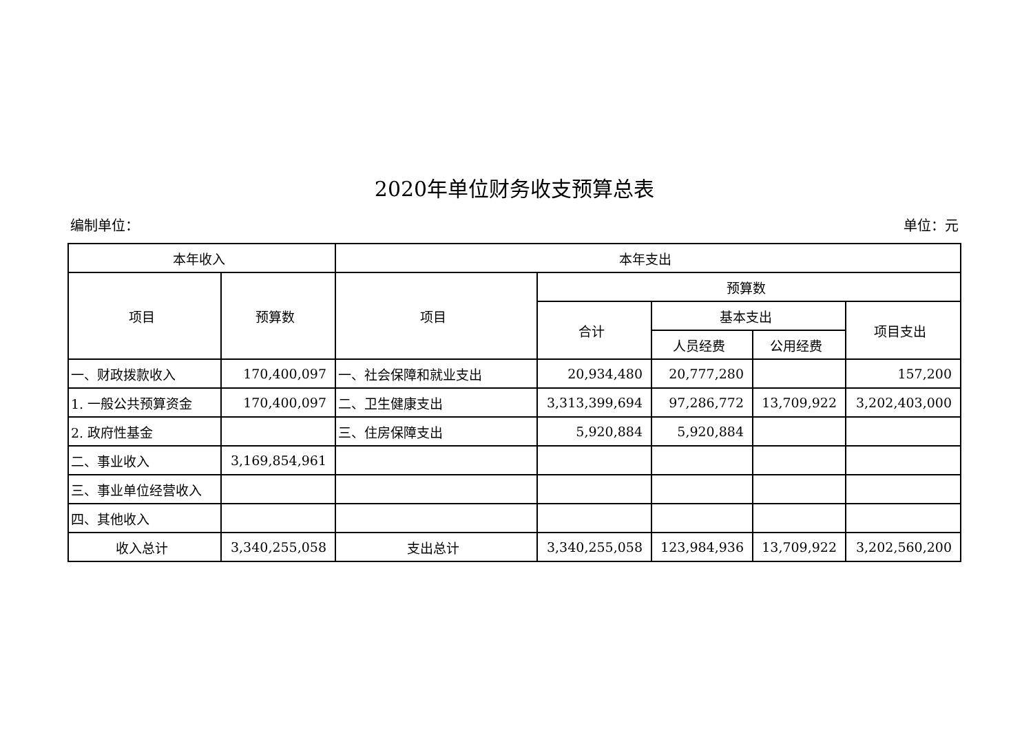2020年单位财务收支预算总表
编制单位： 单位：元
| 本年收入 | | 本年支出 | | | | |
| --- | --- | --- | --- | --- | --- | --- |
| 项目 | 预算数 | 项目 | 预算数 | | | |
| | | | 合计 | 基本支出 | | 项目支出 |
| | | | | 人员经费 | 公用经费 | |
| 一、财政拨款收入 | 170,400,097 | 一、社会保障和就业支出 | 20,934,480 | 20,777,280 | | 157,200 |
| 1. 一般公共预算资金 | 170,400,097 | 二、卫生健康支出 | 3,313,399,694 | 97,286,772 | 13,709,922 | 3,202,403,000 |
| 2. 政府性基金 | | 三、住房保障支出 | 5,920,884 | 5,920,884 | | |
| 二、事业收入 | 3,169,854,961 | | | | | |
| 三、事业单位经营收入 | | | | | | |
| 四、其他收入 | | | | | | |
| 收入总计 | 3,340,255,058 | 支出总计 | 3,340,255,058 | 123,984,936 | 13,709,922 | 3,202,560,200 |